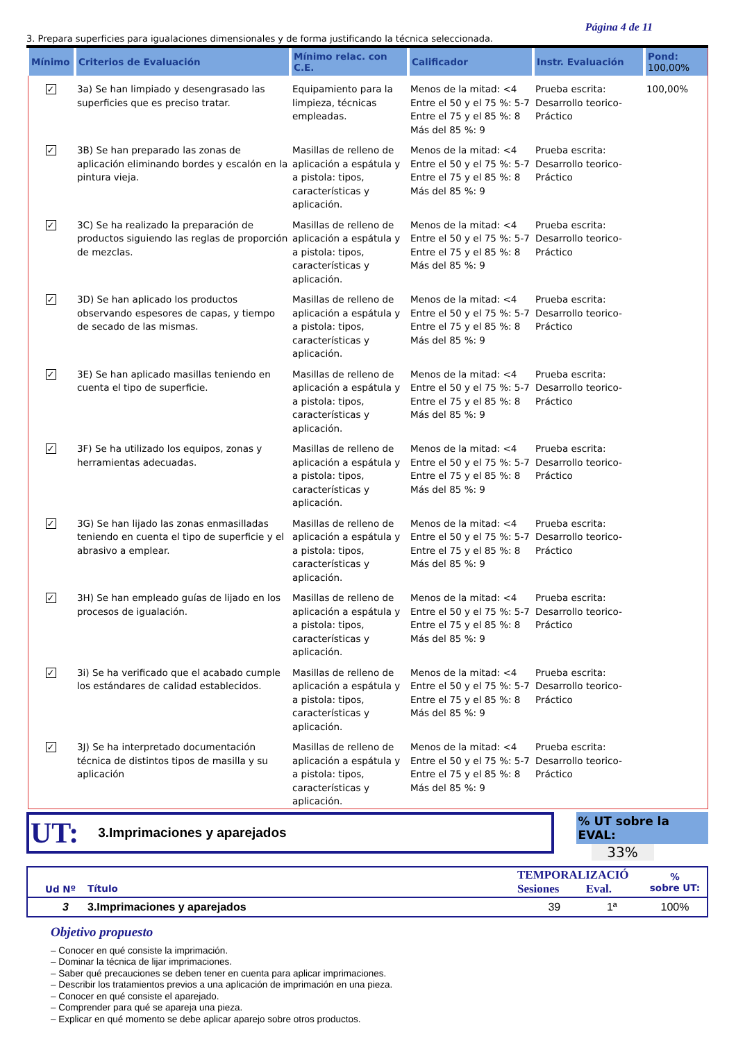Página 4 de 11
3. Prepara superficies para igualaciones dimensionales y de forma justificando la técnica seleccionada.
| Mínimo | Criterios de Evaluación | Mínimo relac. con C.E. | Calificador | Instr. Evaluación | Pond: 100,00% |
| --- | --- | --- | --- | --- | --- |
| ✓ | 3a) Se han limpiado y desengrasado las superficies que es preciso tratar. | Equipamiento para la limpieza, técnicas empleadas. | Menos de la mitad: <4 Entre el 50 y el 75 %: 5-7 Entre el 75 y el 85 %: 8 Más del 85 %: 9 | Prueba escrita: Desarrollo teorico-Práctico | 100,00% |
| ✓ | 3B) Se han preparado las zonas de aplicación eliminando bordes y escalón en la pintura vieja. | Masillas de relleno de aplicación a espátula y a pistola: tipos, características y aplicación. | Menos de la mitad: <4 Entre el 50 y el 75 %: 5-7 Entre el 75 y el 85 %: 8 Más del 85 %: 9 | Prueba escrita: Desarrollo teorico-Práctico | |
| ✓ | 3C) Se ha realizado la preparación de productos siguiendo las reglas de proporción de mezclas. | Masillas de relleno de aplicación a espátula y a pistola: tipos, características y aplicación. | Menos de la mitad: <4 Entre el 50 y el 75 %: 5-7 Entre el 75 y el 85 %: 8 Más del 85 %: 9 | Prueba escrita: Desarrollo teorico-Práctico | |
| ✓ | 3D) Se han aplicado los productos observando espesores de capas, y tiempo de secado de las mismas. | Masillas de relleno de aplicación a espátula y a pistola: tipos, características y aplicación. | Menos de la mitad: <4 Entre el 50 y el 75 %: 5-7 Entre el 75 y el 85 %: 8 Más del 85 %: 9 | Prueba escrita: Desarrollo teorico-Práctico | |
| ✓ | 3E) Se han aplicado masillas teniendo en cuenta el tipo de superficie. | Masillas de relleno de aplicación a espátula y a pistola: tipos, características y aplicación. | Menos de la mitad: <4 Entre el 50 y el 75 %: 5-7 Entre el 75 y el 85 %: 8 Más del 85 %: 9 | Prueba escrita: Desarrollo teorico-Práctico | |
| ✓ | 3F) Se ha utilizado los equipos, zonas y herramientas adecuadas. | Masillas de relleno de aplicación a espátula y a pistola: tipos, características y aplicación. | Menos de la mitad: <4 Entre el 50 y el 75 %: 5-7 Entre el 75 y el 85 %: 8 Más del 85 %: 9 | Prueba escrita: Desarrollo teorico-Práctico | |
| ✓ | 3G) Se han lijado las zonas enmasilladas teniendo en cuenta el tipo de superficie y el abrasivo a emplear. | Masillas de relleno de aplicación a espátula y a pistola: tipos, características y aplicación. | Menos de la mitad: <4 Entre el 50 y el 75 %: 5-7 Entre el 75 y el 85 %: 8 Más del 85 %: 9 | Prueba escrita: Desarrollo teorico-Práctico | |
| ✓ | 3H) Se han empleado guías de lijado en los procesos de igualación. | Masillas de relleno de aplicación a espátula y a pistola: tipos, características y aplicación. | Menos de la mitad: <4 Entre el 50 y el 75 %: 5-7 Entre el 75 y el 85 %: 8 Más del 85 %: 9 | Prueba escrita: Desarrollo teorico-Práctico | |
| ✓ | 3i) Se ha verificado que el acabado cumple los estándares de calidad establecidos. | Masillas de relleno de aplicación a espátula y a pistola: tipos, características y aplicación. | Menos de la mitad: <4 Entre el 50 y el 75 %: 5-7 Entre el 75 y el 85 %: 8 Más del 85 %: 9 | Prueba escrita: Desarrollo teorico-Práctico | |
| ✓ | 3J) Se ha interpretado documentación técnica de distintos tipos de masilla y su aplicación | Masillas de relleno de aplicación a espátula y a pistola: tipos, características y aplicación. | Menos de la mitad: <4 Entre el 50 y el 75 %: 5-7 Entre el 75 y el 85 %: 8 Más del 85 %: 9 | Prueba escrita: Desarrollo teorico-Práctico | |
UT: 3.Imprimaciones y aparejados
% UT sobre la EVAL:
33%
| Ud Nº | Título | TEMPORALIZACIÓ Sesiones Eval. | % sobre UT: |
| 3 | 3.Imprimaciones y aparejados | 39 1ª | 100% |
Objetivo propuesto
– Conocer en qué consiste la imprimación.
– Dominar la técnica de lijar imprimaciones.
– Saber qué precauciones se deben tener en cuenta para aplicar imprimaciones.
– Describir los tratamientos previos a una aplicación de imprimación en una pieza.
– Conocer en qué consiste el aparejado.
– Comprender para qué se apareja una pieza.
– Explicar en qué momento se debe aplicar aparejo sobre otros productos.